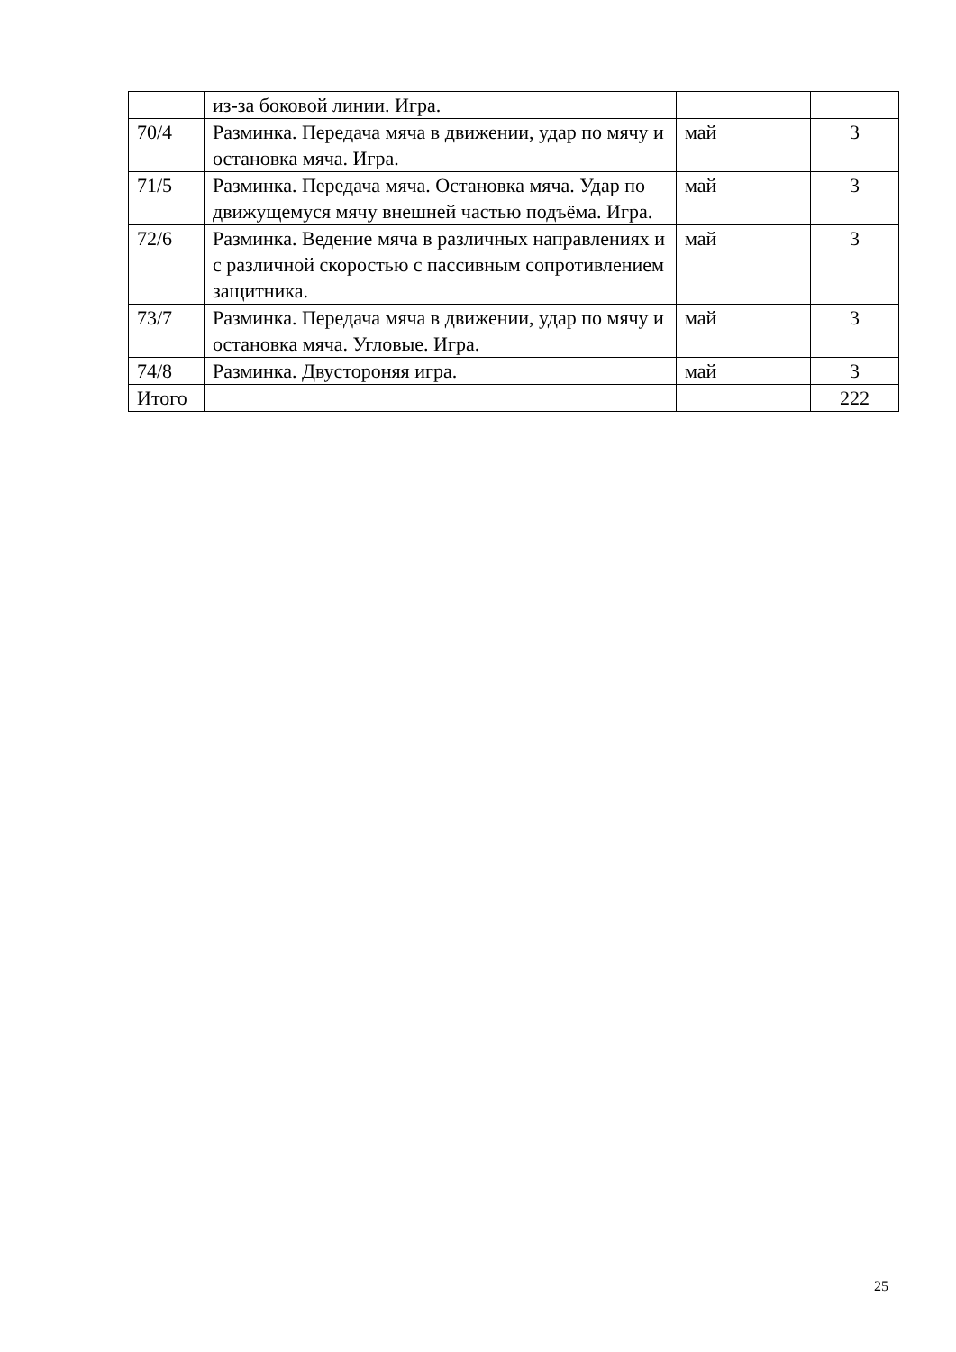| | из-за боковой линии. Игра. | | |
| 70/4 | Разминка. Передача мяча в движении, удар по мячу и остановка мяча. Игра. | май | 3 |
| 71/5 | Разминка. Передача мяча. Остановка мяча. Удар по движущемуся мячу внешней частью подъёма. Игра. | май | 3 |
| 72/6 | Разминка. Ведение мяча в различных направлениях и с различной скоростью с пассивным сопротивлением защитника. | май | 3 |
| 73/7 | Разминка. Передача мяча в движении, удар по мячу и остановка мяча. Угловые. Игра. | май | 3 |
| 74/8 | Разминка. Двустороняя игра. | май | 3 |
| Итого | | | 222 |
25